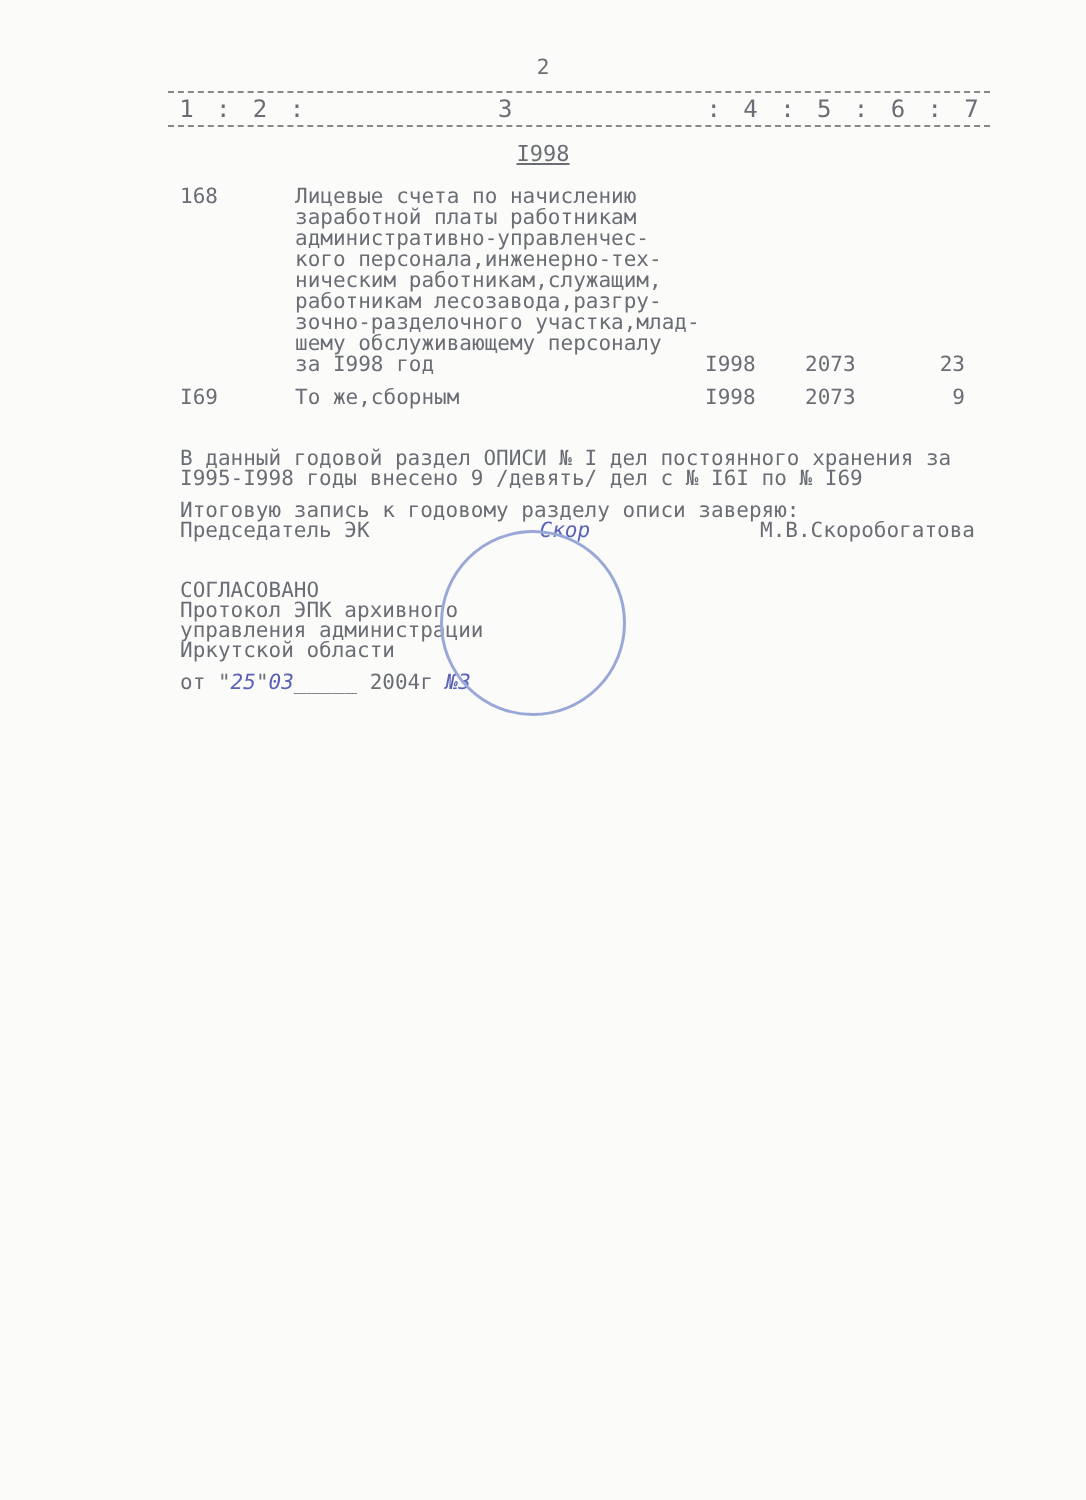2
| 1 | : | 2 | : | 3 | : | 4 | : | 5 | : | 6 | : | 7 |
I998
| 168 | Лицевые счета по начислению заработной платы работникам административно-управленчес- кого персонала,инженерно-тех- ническим работникам,служащим, работникам лесозавода,разгру- зочно-разделочного участка,млад- шему обслуживающему персоналу за I998 год | I998 | 2073 | 23 |
| I69 | То же,сборным | I998 | 2073 | 9 |
В данный годовой раздел ОПИСИ № I дел постоянного хранения за
I995-I998 годы внесено 9 /девять/ дел с № I6I по № I69
Итоговую запись к годовому разделу описи заверяю:
Председатель ЭК Скор М.В.Скоробогатова
СОГЛАСОВАНО
Протокол ЭПК архивного
управления администрации
Иркутской области
от "25"03_____ 2004г №3